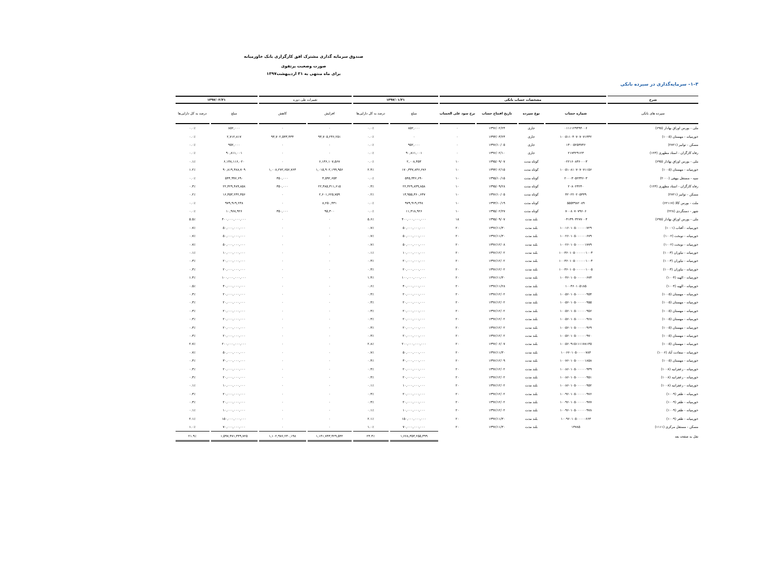صندوق سرمایه گذاری مشترک افق کارگزاری بانک خاورمیانه
صورت وضعیت پرتفوی
برای ماه منتهی به ۳۱ اردیبهشت۱۳۹۷
۳–۱– سرمایه‌گذاری در سپرده بانکی
| شرح | مشخصات حساب بانکی | | | | ۱۳۹۷/۰۱/۳۱ | | تغییرات طی دوره | | ۱۳۹۷/۰۲/۳۱ | |
| --- | --- | --- | --- | --- | --- | --- | --- | --- | --- | --- |
| سپرده های بانکی | شماره حساب | نوع سپرده | تاریخ افتتاح حساب | نرخ سود علی الحساب | مبلغ | درصد به کل دارایی‌ها | افزایش | کاهش | مبلغ | درصد به کل دارایی‌ها |
| ملی - بورس اوراق بهادار (۶۹۵) | ۰۱۱۱۱۲۹۴۹۴۰۰۶ | جاری | ۱۳۹۶/۰۲/۲۴ | ۰ | ۸۵۲,۰۰۰ | ۰.۰٪ | ۰ | ۰ | ۸۵۲,۰۰۰ | ۰.۰٪ |
| خورمیانه - مهستان (۱۰۰۵) | ۱۰۰۵۱۱۰۴۰۷۰۷۰۷۱۳۴۲ | جاری | ۱۳۹۴/۰۳/۲۳ | ۰ | ۰ | ۰.۰٪ | ۹۴,۷۰۵,۲۴۶,۲۵۱ | ۹۴,۷۰۲,۵۳۳,۴۳۴ | ۲,۷۱۲,۸۱۷ | ۰.۰٪ |
| مسکن - توانیر (۲۷۲۱) | ۱۴۰۰۵۲۵۳۷۴۶ | جاری | ۱۳۹۶/۱۰/۰۵ | ۰ | ۹۵۲,۰۰۰ | ۰.۰٪ | ۰ | ۰ | ۹۵۲,۰۰۰ | ۰.۰٪ |
| رفاه کارگران - استاد مطهری (۱۲۴) | ۲۱۷۳۲۹۱۲۳ | جاری | ۱۳۹۶/۰۲/۱۰ | ۰ | ۹۰,۸۱۱,۰۰۱ | ۰.۰٪ | ۰ | ۰ | ۹۰,۸۱۱,۰۰۱ | ۰.۰٪ |
| ملی - بورس اوراق بهادار (۶۹۵) | ۰۲۲۱۶۰۸۳۶۰۰۰۳ | کوتاه مدت | ۱۳۹۵/۰۹/۰۷ | ۱۰ | ۲,۰۰۸,۴۵۳ | ۰.۰٪ | ۶,۱۳۶,۱۰۷,۵۶۷ | ۰ | ۶,۱۳۸,۱۱۶,۰۲۰ | ۰.۱٪ |
| خورمیانه - مهستان (۱۰۰۵) | ۱۰۰۵۱۰۸۱۰۷۰۷۰۷۱۱۵۶ | کوتاه مدت | ۱۳۹۴/۰۲/۱۵ | ۱۰ | ۱۷۰,۳۳۷,۸۴۶,۶۷۶ | ۲.۴٪ | ۱,۰۱۵,۹۰۲,۱۹۹,۹۵۶ | ۱,۰۰۸,۲۷۲,۶۵۶,۷۶۴ | ۹۰,۸۱۹,۳۸۸,۷۰۹ | ۱.۲٪ |
| سپه - مستقل بیهقی (۲۰۰۰) | ۲۰۰۰۳۰۵۲۳۴۶۰۳ | کوتاه مدت | ۱۳۹۵/۱۰/۱۵ | ۱۰ | ۵۴۵,۳۴۶,۶۹۰ | ۰.۰٪ | ۴,۵۹۲,۶۵۳ | ۳۵۰,۰۰۰ | ۵۴۴,۹۹۶,۶۹۰ | ۰.۰٪ |
| رفاه کارگران - استاد مطهری (۱۲۴) | ۲۰۸۰۲۳۲۴۰ | کوتاه مدت | ۱۳۹۵/۰۹/۲۸ | ۱۰ | ۲۲,۴۲۹,۸۳۹,۸۵۸ | ۰.۳٪ | ۲۲,۳۸۵,۳۱۱,۶۱۵ | ۳۵۰,۰۰۰ | ۲۲,۴۲۹,۴۸۹,۸۵۸ | ۰.۳٪ |
| مسکن - توانیر (۲۷۲۱) | ۴۲۰۲۲۰۲۰۵۴۳۹ | کوتاه مدت | ۱۳۹۶/۱۰/۰۵ | ۱۰ | ۱۳,۹۵۵,۳۶۰,۶۴۷ | ۰.۲٪ | ۲,۶۰۱,۶۲۵,۷۵۹ | ۰ | ۱۶,۴۵۳,۲۴۲,۴۵۶ | ۰.۲٪ |
| ملت - بورس کالا (۶۲۱۱۷) | ۵۵۵۴۹۸۲۰۸۹ | کوتاه مدت | ۱۳۹۴/۱۰/۱۹ | ۱۰ | ۹۷۹,۹۱۹,۲۴۸ | ۰.۰٪ | ۸,۲۵۰,۴۳۱ | ۰ | ۹۷۹,۹۱۹,۲۴۸ | ۰.۰٪ |
| شهر - دستگردی (۲۲۸) | ۷۰۰۸۰۷۰۷۹۶۰۶ | کوتاه مدت | ۱۳۹۵/۰۲/۲۷ | ۱۰ | ۱۱,۳۱۸,۹۲۶ | ۰.۰٪ | ۹۵,۳۰۰ | ۳۵۰,۰۰۰ | ۱۰,۹۶۸,۹۲۶ | ۰.۰٪ |
| ملی - بورس اوراق بهادار (۶۹۵) | ۰۴۱۳۹۰۳۲۷۷۰۰۴ | بلند مدت | ۱۳۹۵/۰۹/۰۷ | ۱۸ | ۴۰۰,۰۰۰,۰۰۰,۰۰۰ | ۵.۶٪ | ۰ | ۰ | ۴۰۰,۰۰۰,۰۰۰,۰۰۰ | ۵.۵٪ |
| خورمیانه - آفتاب (۱۰۰۱) | ۱۰۰۱۶۰۱۰۵۰۰۰۰۰۰۷۲۹ | بلند مدت | ۱۳۹۶/۱۱/۳۰ | ۲۰ | ۵۰,۰۰۰,۰۰۰,۰۰۰ | ۰.۷٪ | ۰ | ۰ | ۵۰,۰۰۰,۰۰۰,۰۰۰ | ۰.۷٪ |
| خورمیانه - نوبخت (۱۰۰۲) | ۱۰۰۲۶۰۱۰۵۰۰۰۰۰۰۶۷۹ | بلند مدت | ۱۳۹۶/۱۱/۳۰ | ۲۰ | ۵۰,۰۰۰,۰۰۰,۰۰۰ | ۰.۷٪ | ۰ | ۰ | ۵۰,۰۰۰,۰۰۰,۰۰۰ | ۰.۷٪ |
| خورمیانه - نوبخت (۱۰۰۲) | ۱۰۰۲۶۰۱۰۵۰۰۰۰۰۱۷۷۹ | بلند مدت | ۱۳۹۶/۱۲/۰۸ | ۲۰ | ۵۰,۰۰۰,۰۰۰,۰۰۰ | ۰.۷٪ | ۰ | ۰ | ۵۰,۰۰۰,۰۰۰,۰۰۰ | ۰.۷٪ |
| خورمیانه - نیاوران (۱۰۰۳) | ۱۰۰۳۶۰۱۰۵۰۰۰۰۰۰۱۰۰۳ | بلند مدت | ۱۳۹۶/۱۲/۰۲ | ۲۰ | ۱۰,۰۰۰,۰۰۰,۰۰۰ | ۰.۱٪ | ۰ | ۰ | ۱۰,۰۰۰,۰۰۰,۰۰۰ | ۰.۱٪ |
| خورمیانه - نیاوران (۱۰۰۳) | ۱۰۰۳۶۰۱۰۵۰۰۰۰۰۰۱۰۰۴ | بلند مدت | ۱۳۹۶/۱۲/۰۲ | ۲۰ | ۲۰,۰۰۰,۰۰۰,۰۰۰ | ۰.۳٪ | ۰ | ۰ | ۲۰,۰۰۰,۰۰۰,۰۰۰ | ۰.۳٪ |
| خورمیانه - نیاوران (۱۰۰۳) | ۱۰۰۳۶۰۱۰۵۰۰۰۰۰۰۱۰۰۵ | بلند مدت | ۱۳۹۶/۱۲/۰۲ | ۲۰ | ۲۰,۰۰۰,۰۰۰,۰۰۰ | ۰.۳٪ | ۰ | ۰ | ۲۰,۰۰۰,۰۰۰,۰۰۰ | ۰.۳٪ |
| خورمیانه - الهیه (۱۰۰۴) | ۱۰۰۴۶۰۱۰۵۰۰۰۰۰۰۶۷۳ | بلند مدت | ۱۳۹۶/۱۱/۳۰ | ۲۰ | ۱۰۰,۰۰۰,۰۰۰,۰۰۰ | ۱.۴٪ | ۰ | ۰ | ۱۰۰,۰۰۰,۰۰۰,۰۰۰ | ۱.۴٪ |
| خورمیانه - الهیه (۱۰۰۴) | ۱۰۰۴۶۰۱۰۵۱۸۵ | بلند مدت | ۱۳۹۶/۱۱/۲۸ | ۲۰ | ۴۰,۰۰۰,۰۰۰,۰۰۰ | ۰.۶٪ | ۰ | ۰ | ۴۰,۰۰۰,۰۰۰,۰۰۰ | ۰.۵٪ |
| خورمیانه - مهستان (۱۰۰۵) | ۱۰۰۵۶۰۱۰۵۰۰۰۰۰۰۹۵۴ | بلند مدت | ۱۳۹۶/۱۲/۰۲ | ۲۰ | ۲۰,۰۰۰,۰۰۰,۰۰۰ | ۰.۳٪ | ۰ | ۰ | ۲۰,۰۰۰,۰۰۰,۰۰۰ | ۰.۳٪ |
| خورمیانه - مهستان (۱۰۰۵) | ۱۰۰۵۶۰۱۰۵۰۰۰۰۰۰۹۵۵ | بلند مدت | ۱۳۹۶/۱۲/۰۲ | ۲۰ | ۲۰,۰۰۰,۰۰۰,۰۰۰ | ۰.۳٪ | ۰ | ۰ | ۲۰,۰۰۰,۰۰۰,۰۰۰ | ۰.۳٪ |
| خورمیانه - مهستان (۱۰۰۵) | ۱۰۰۵۶۰۱۰۵۰۰۰۰۰۰۹۵۶ | بلند مدت | ۱۳۹۶/۱۲/۰۲ | ۲۰ | ۲۰,۰۰۰,۰۰۰,۰۰۰ | ۰.۳٪ | ۰ | ۰ | ۲۰,۰۰۰,۰۰۰,۰۰۰ | ۰.۳٪ |
| خورمیانه - مهستان (۱۰۰۵) | ۱۰۰۵۶۰۱۰۵۰۰۰۰۰۰۹۶۸ | بلند مدت | ۱۳۹۶/۱۲/۰۲ | ۲۰ | ۲۰,۰۰۰,۰۰۰,۰۰۰ | ۰.۳٪ | ۰ | ۰ | ۲۰,۰۰۰,۰۰۰,۰۰۰ | ۰.۳٪ |
| خورمیانه - مهستان (۱۰۰۵) | ۱۰۰۵۶۰۱۰۵۰۰۰۰۰۰۹۶۹ | بلند مدت | ۱۳۹۶/۱۲/۰۲ | ۲۰ | ۲۰,۰۰۰,۰۰۰,۰۰۰ | ۰.۳٪ | ۰ | ۰ | ۲۰,۰۰۰,۰۰۰,۰۰۰ | ۰.۳٪ |
| خورمیانه - مهستان (۱۰۰۵) | ۱۰۰۵۶۰۱۰۵۰۰۰۰۰۰۹۷۰ | بلند مدت | ۱۳۹۶/۱۲/۰۲ | ۲۰ | ۲۰,۰۰۰,۰۰۰,۰۰۰ | ۰.۳٪ | ۰ | ۰ | ۲۰,۰۰۰,۰۰۰,۰۰۰ | ۰.۳٪ |
| خورمیانه - مهستان (۱۰۰۵) | ۱۰۰۵۶۰۹۱۵۱۱۱۱۷۸۱۴۵ | بلند مدت | ۱۳۹۶/۰۶/۰۷ | ۲۰ | ۲۰۰,۰۰۰,۰۰۰,۰۰۰ | ۲.۸٪ | ۰ | ۰ | ۲۰۰,۰۰۰,۰۰۰,۰۰۰ | ۲.۷٪ |
| خورمیانه - سعادت آباد (۱۰۰۶) | ۱۰۰۶۶۰۱۰۵۰۰۰۰۰۷۸۴ | بلند مدت | ۱۳۹۶/۱۱/۳۰ | ۲۰ | ۵۰,۰۰۰,۰۰۰,۰۰۰ | ۰.۷٪ | ۰ | ۰ | ۵۰,۰۰۰,۰۰۰,۰۰۰ | ۰.۷٪ |
| خورمیانه - مهستان (۱۰۰۵) | ۱۰۰۷۶۰۱۰۵۰۰۰۰۰۱۸۵۸ | بلند مدت | ۱۳۹۶/۱۲/۰۹ | ۲۰ | ۳۰,۰۰۰,۰۰۰,۰۰۰ | ۰.۴٪ | ۰ | ۰ | ۳۰,۰۰۰,۰۰۰,۰۰۰ | ۰.۴٪ |
| خورمیانه - زعفرانیه (۱۰۰۸) | ۱۰۰۸۶۰۱۰۵۰۰۰۰۰۰۹۴۹ | بلند مدت | ۱۳۹۶/۱۲/۰۲ | ۲۰ | ۲۰,۰۰۰,۰۰۰,۰۰۰ | ۰.۳٪ | ۰ | ۰ | ۲۰,۰۰۰,۰۰۰,۰۰۰ | ۰.۳٪ |
| خورمیانه - زعفرانیه (۱۰۰۸) | ۱۰۰۸۶۰۱۰۵۰۰۰۰۰۰۹۵۱ | بلند مدت | ۱۳۹۶/۱۲/۰۲ | ۲۰ | ۲۰,۰۰۰,۰۰۰,۰۰۰ | ۰.۳٪ | ۰ | ۰ | ۲۰,۰۰۰,۰۰۰,۰۰۰ | ۰.۳٪ |
| خورمیانه - زعفرانیه (۱۰۰۸) | ۱۰۰۸۶۰۱۰۵۰۰۰۰۰۰۹۵۲ | بلند مدت | ۱۳۹۶/۱۲/۰۲ | ۲۰ | ۱۰,۰۰۰,۰۰۰,۰۰۰ | ۰.۱٪ | ۰ | ۰ | ۱۰,۰۰۰,۰۰۰,۰۰۰ | ۰.۱٪ |
| خورمیانه - ظفر (۱۰۰۹) | ۱۰۰۹۶۰۱۰۵۰۰۰۰۰۰۹۷۶ | بلند مدت | ۱۳۹۶/۱۲/۰۲ | ۲۰ | ۲۰,۰۰۰,۰۰۰,۰۰۰ | ۰.۳٪ | ۰ | ۰ | ۲۰,۰۰۰,۰۰۰,۰۰۰ | ۰.۳٪ |
| خورمیانه - ظفر (۱۰۰۹) | ۱۰۰۹۶۰۱۰۵۰۰۰۰۰۰۹۷۷ | بلند مدت | ۱۳۹۶/۱۲/۰۲ | ۲۰ | ۲۰,۰۰۰,۰۰۰,۰۰۰ | ۰.۳٪ | ۰ | ۰ | ۲۰,۰۰۰,۰۰۰,۰۰۰ | ۰.۳٪ |
| خورمیانه - ظفر (۱۰۰۹) | ۱۰۰۹۶۰۱۰۵۰۰۰۰۰۰۹۷۸ | بلند مدت | ۱۳۹۶/۱۲/۰۲ | ۲۰ | ۱۰,۰۰۰,۰۰۰,۰۰۰ | ۰.۱٪ | ۰ | ۰ | ۱۰,۰۰۰,۰۰۰,۰۰۰ | ۰.۱٪ |
| خورمیانه - ظفر (۱۰۰۹) | ۱۰۰۹۶۰۱۰۵۰۰۰۰۰۶۶۳ | بلند مدت | ۱۳۹۶/۱۱/۳۰ | ۲۰ | ۱۵۰,۰۰۰,۰۰۰,۰۰۰ | ۲.۱٪ | ۰ | ۰ | ۱۵۰,۰۰۰,۰۰۰,۰۰۰ | ۲.۱٪ |
| مسکن - مستقل مرکزی (۱۱۱۱) | ۱۳۷۸۵ | بلند مدت | ۱۳۹۶/۱۱/۳۰ | ۲۰ | ۷۰,۰۰۰,۰۰۰,۰۰۰ | ۱.۰٪ | ۰ | ۰ | ۷۰,۰۰۰,۰۰۰,۰۰۰ | ۱.۰٪ |
| نقل به صفحه بعد | | | | | ۱,۶۶۸,۳۵۴,۲۵۵,۴۹۹ | ۲۳.۳٪ | ۱,۱۴۱,۷۴۳,۴۲۹,۵۳۲ | ۱,۱۰۲,۹۷۶,۲۴۰,۱۹۸ | ۱,۵۹۷,۴۷۱,۴۴۹,۷۲۵ | ۲۱.۹٪ |